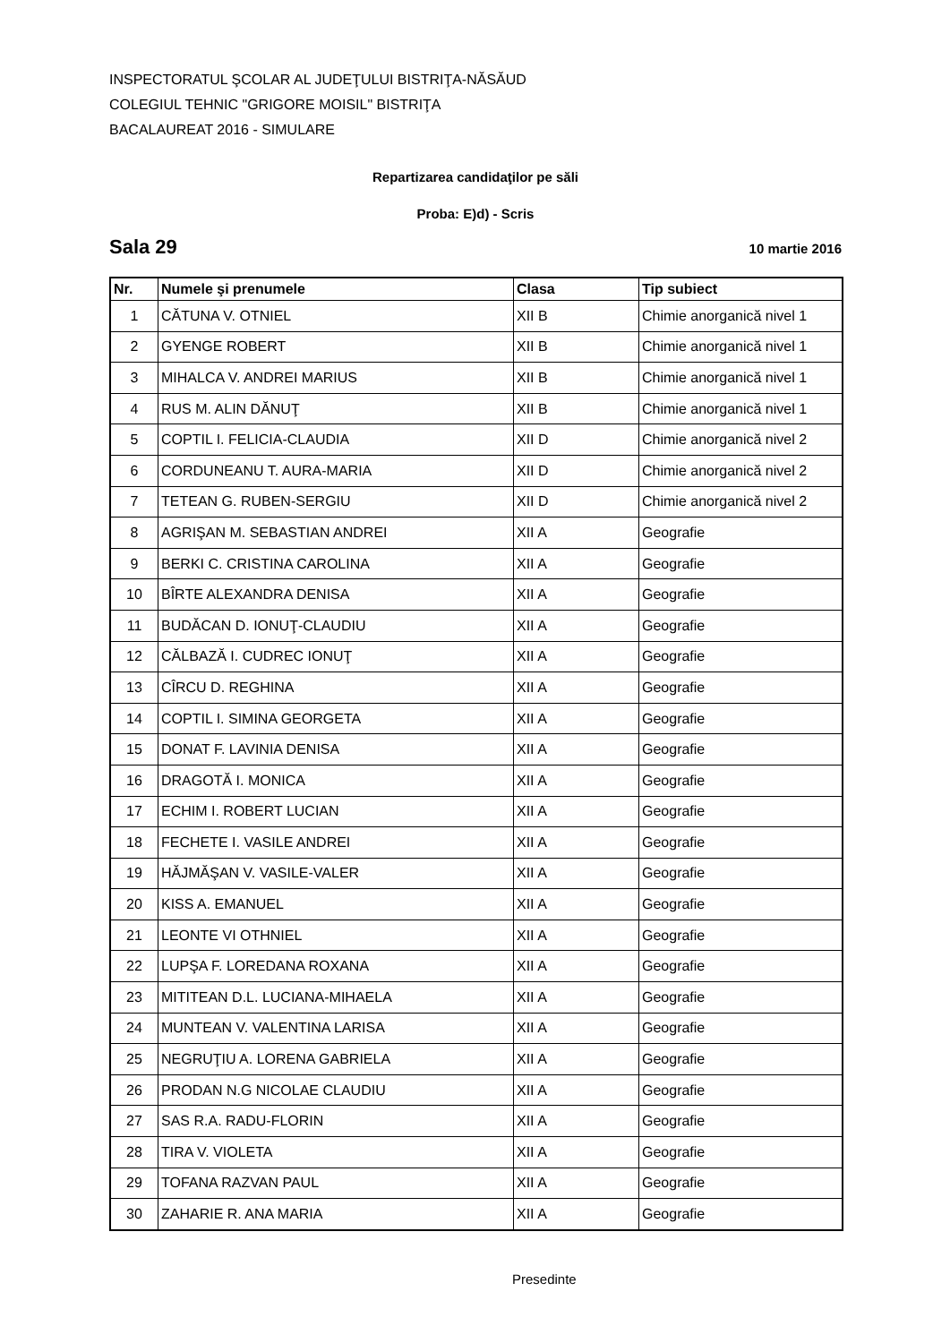INSPECTORATUL ŞCOLAR AL JUDEŢULUI BISTRIŢA-NĂSĂUD
COLEGIUL TEHNIC "GRIGORE MOISIL" BISTRIŢA
BACALAUREAT 2016 - SIMULARE
Repartizarea candidaţilor pe săli
Proba: E)d) - Scris
Sala 29 10 martie 2016
| Nr. | Numele şi prenumele | Clasa | Tip subiect |
| --- | --- | --- | --- |
| 1 | CĂTUNA V. OTNIEL | XII B | Chimie anorganică nivel 1 |
| 2 | GYENGE ROBERT | XII B | Chimie anorganică nivel 1 |
| 3 | MIHALCA V. ANDREI MARIUS | XII B | Chimie anorganică nivel 1 |
| 4 | RUS M. ALIN DĂNUŢ | XII B | Chimie anorganică nivel 1 |
| 5 | COPTIL I. FELICIA-CLAUDIA | XII D | Chimie anorganică nivel 2 |
| 6 | CORDUNEANU T. AURA-MARIA | XII D | Chimie anorganică nivel 2 |
| 7 | TETEAN G. RUBEN-SERGIU | XII D | Chimie anorganică nivel 2 |
| 8 | AGRIŞAN M. SEBASTIAN ANDREI | XII A | Geografie |
| 9 | BERKI C. CRISTINA CAROLINA | XII A | Geografie |
| 10 | BÎRTE ALEXANDRA DENISA | XII A | Geografie |
| 11 | BUDĂCAN D. IONUŢ-CLAUDIU | XII A | Geografie |
| 12 | CĂLBAZĂ I. CUDREC IONUŢ | XII A | Geografie |
| 13 | CÎRCU D. REGHINA | XII A | Geografie |
| 14 | COPTIL I. SIMINA GEORGETA | XII A | Geografie |
| 15 | DONAT F. LAVINIA DENISA | XII A | Geografie |
| 16 | DRAGOTĂ I. MONICA | XII A | Geografie |
| 17 | ECHIM I. ROBERT LUCIAN | XII A | Geografie |
| 18 | FECHETE I. VASILE ANDREI | XII A | Geografie |
| 19 | HĂJMĂŞAN V. VASILE-VALER | XII A | Geografie |
| 20 | KISS A. EMANUEL | XII A | Geografie |
| 21 | LEONTE VI OTHNIEL | XII A | Geografie |
| 22 | LUPŞA F. LOREDANA ROXANA | XII A | Geografie |
| 23 | MITITEAN D.L. LUCIANA-MIHAELA | XII A | Geografie |
| 24 | MUNTEAN V. VALENTINA LARISA | XII A | Geografie |
| 25 | NEGRUŢIU A. LORENA GABRIELA | XII A | Geografie |
| 26 | PRODAN N.G NICOLAE CLAUDIU | XII A | Geografie |
| 27 | SAS R.A. RADU-FLORIN | XII A | Geografie |
| 28 | TIRA V. VIOLETA | XII A | Geografie |
| 29 | TOFANA RAZVAN PAUL | XII A | Geografie |
| 30 | ZAHARIE R. ANA MARIA | XII A | Geografie |
Presedinte